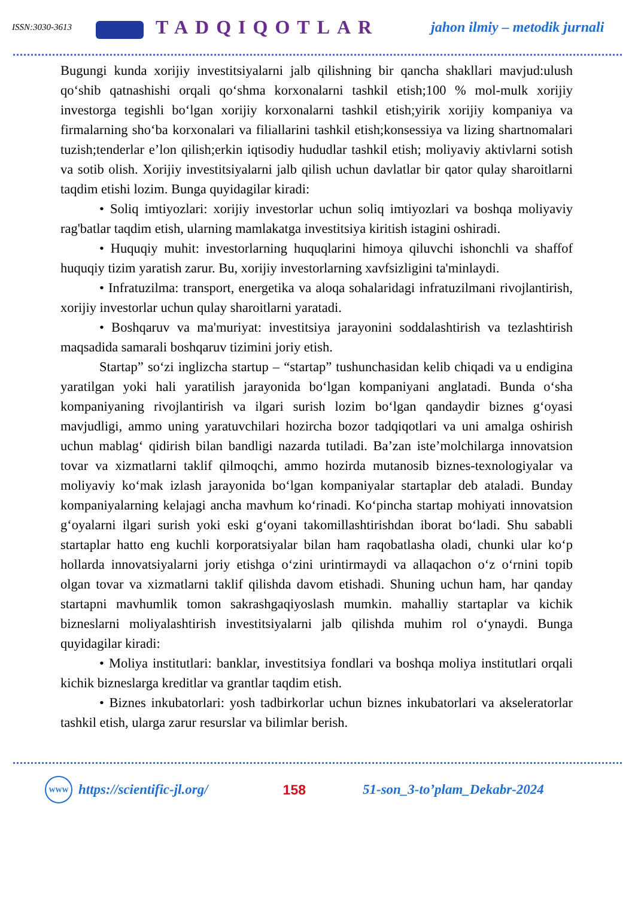ISSN:3030-3613
TADQIQOTLAR
jahon ilmiy – metodik jurnali
Bugungi kunda xorijiy investitsiyalarni jalb qilishning bir qancha shakllari mavjud:ulush qo‘shib qatnashishi orqali qo‘shma korxonalarni tashkil etish;100 % mol-mulk xorijiy investorga tegishli bo‘lgan xorijiy korxonalarni tashkil etish;yirik xorijiy kompaniya va firmalarning sho‘ba korxonalari va filiallarini tashkil etish;konsessiya va lizing shartnomalari tuzish;tenderlar e’lon qilish;erkin iqtisodiy hududlar tashkil etish; moliyaviy aktivlarni sotish va sotib olish. Xorijiy investitsiyalarni jalb qilish uchun davlatlar bir qator qulay sharoitlarni taqdim etishi lozim. Bunga quyidagilar kiradi:
• Soliq imtiyozlari: xorijiy investorlar uchun soliq imtiyozlari va boshqa moliyaviy rag'batlar taqdim etish, ularning mamlakatga investitsiya kiritish istagini oshiradi.
• Huquqiy muhit: investorlarning huquqlarini himoya qiluvchi ishonchli va shaffof huquqiy tizim yaratish zarur. Bu, xorijiy investorlarning xavfsizligini ta'minlaydi.
• Infratuzilma: transport, energetika va aloqa sohalaridagi infratuzilmani rivojlantirish, xorijiy investorlar uchun qulay sharoitlarni yaratadi.
• Boshqaruv va ma'muriyat: investitsiya jarayonini soddalashtirish va tezlashtirish maqsadida samarali boshqaruv tizimini joriy etish.
Startap” so‘zi inglizcha startup – “startap” tushunchasidan kelib chiqadi va u endigina yaratilgan yoki hali yaratilish jarayonida bo‘lgan kompaniyani anglatadi. Bunda o‘sha kompaniyaning rivojlantirish va ilgari surish lozim bo‘lgan qandaydir biznes g‘oyasi mavjudligi, ammo uning yaratuvchilari hozircha bozor tadqiqotlari va uni amalga oshirish uchun mablag‘ qidirish bilan bandligi nazarda tutiladi. Ba’zan iste’molchilarga innovatsion tovar va xizmatlarni taklif qilmoqchi, ammo hozirda mutanosib biznes-texnologiyalar va moliyaviy ko‘mak izlash jarayonida bo‘lgan kompaniyalar startaplar deb ataladi. Bunday kompaniyalarning kelajagi ancha mavhum ko‘rinadi. Ko‘pincha startap mohiyati innovatsion g‘oyalarni ilgari surish yoki eski g‘oyani takomillashtirishdan iborat bo‘ladi. Shu sababli startaplar hatto eng kuchli korporatsiyalar bilan ham raqobatlasha oladi, chunki ular ko‘p hollarda innovatsiyalarni joriy etishga o‘zini urintirmaydi va allaqachon o‘z o‘rnini topib olgan tovar va xizmatlarni taklif qilishda davom etishadi. Shuning uchun ham, har qanday startapni mavhumlik tomon sakrashgaqiyoslash mumkin. mahalliy startaplar va kichik bizneslarni moliyalashtirish investitsiyalarni jalb qilishda muhim rol o‘ynaydi. Bunga quyidagilar kiradi:
• Moliya institutlari: banklar, investitsiya fondlari va boshqa moliya institutlari orqali kichik bizneslarga kreditlar va grantlar taqdim etish.
• Biznes inkubatorlari: yosh tadbirkorlar uchun biznes inkubatorlari va akseleratorlar tashkil etish, ularga zarur resurslar va bilimlar berish.
WWW
https://scientific-jl.org/ 158 51-son_3-to’plam_Dekabr-2024